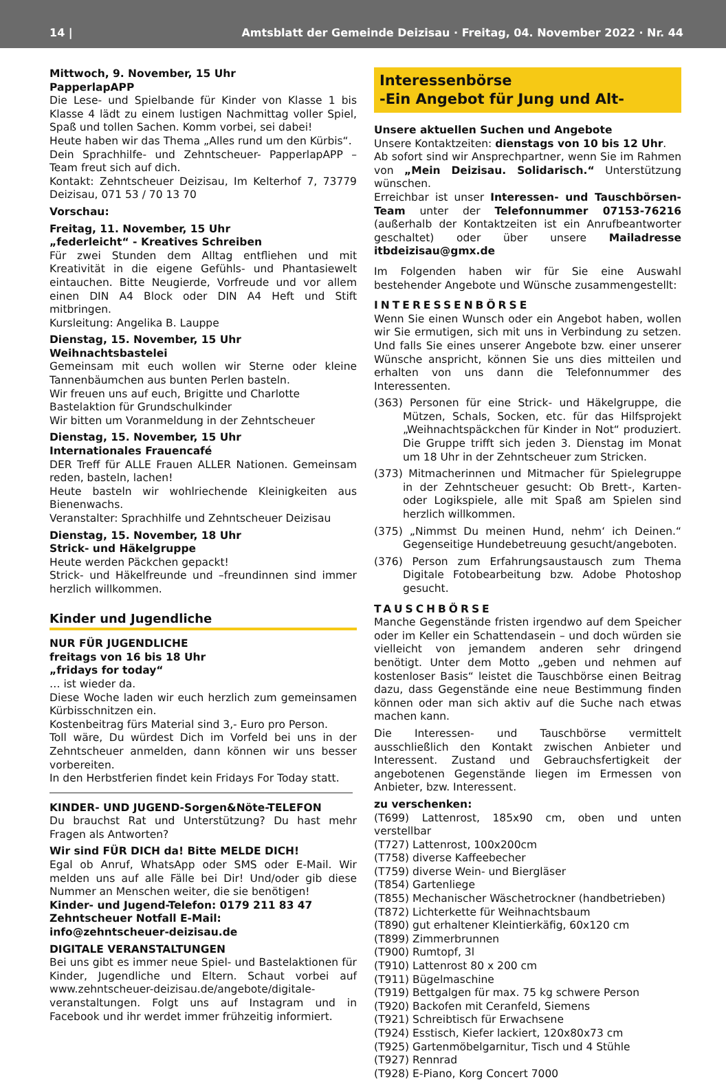14 | Amtsblatt der Gemeinde Deizisau · Freitag, 04. November 2022 · Nr. 44
Mittwoch, 9. November, 15 Uhr
PapperlapAPP
Die Lese- und Spielbande für Kinder von Klasse 1 bis Klasse 4 lädt zu einem lustigen Nachmittag voller Spiel, Spaß und tollen Sachen. Komm vorbei, sei dabei!
Heute haben wir das Thema „Alles rund um den Kürbis“.
Dein Sprachhilfe- und Zehntscheuer- PapperlapAPP – Team freut sich auf dich.
Kontakt: Zehntscheuer Deizisau, Im Kelterhof 7, 73779 Deizisau, 071 53 / 70 13 70
Vorschau:
Freitag, 11. November, 15 Uhr
„federleicht“ - Kreatives Schreiben
Für zwei Stunden dem Alltag entfliehen und mit Kreativität in die eigene Gefühls- und Phantasiewelt eintauchen. Bitte Neugierde, Vorfreude und vor allem einen DIN A4 Block oder DIN A4 Heft und Stift mitbringen.
Kursleitung: Angelika B. Lauppe
Dienstag, 15. November, 15 Uhr
Weihnachtsbastelei
Gemeinsam mit euch wollen wir Sterne oder kleine Tannenbäumchen aus bunten Perlen basteln.
Wir freuen uns auf euch, Brigitte und Charlotte
Bastelaktion für Grundschulkinder
Wir bitten um Voranmeldung in der Zehntscheuer
Dienstag, 15. November, 15 Uhr
Internationales Frauencafé
DER Treff für ALLE Frauen ALLER Nationen. Gemeinsam reden, basteln, lachen!
Heute basteln wir wohlriechende Kleinigkeiten aus Bienenwachs.
Veranstalter: Sprachhilfe und Zehntscheuer Deizisau
Dienstag, 15. November, 18 Uhr
Strick- und Häkelgruppe
Heute werden Päckchen gepackt!
Strick- und Häkelfreunde und –freundinnen sind immer herzlich willkommen.
Kinder und Jugendliche
NUR FÜR JUGENDLICHE
freitags von 16 bis 18 Uhr
„fridays for today“
… ist wieder da.
Diese Woche laden wir euch herzlich zum gemeinsamen Kürbisschnitzen ein.
Kostenbeitrag fürs Material sind 3,- Euro pro Person.
Toll wäre, Du würdest Dich im Vorfeld bei uns in der Zehntscheuer anmelden, dann können wir uns besser vorbereiten.
In den Herbstferien findet kein Fridays For Today statt.
KINDER- UND JUGEND-Sorgen&Nöte-TELEFON
Du brauchst Rat und Unterstützung? Du hast mehr Fragen als Antworten?
Wir sind FÜR DICH da! Bitte MELDE DICH!
Egal ob Anruf, WhatsApp oder SMS oder E-Mail. Wir melden uns auf alle Fälle bei Dir! Und/oder gib diese Nummer an Menschen weiter, die sie benötigen!
Kinder- und Jugend-Telefon: 0179 211 83 47
Zehntscheuer Notfall E-Mail:
info@zehntscheuer-deizisau.de
DIGITALE VERANSTALTUNGEN
Bei uns gibt es immer neue Spiel- und Bastelaktionen für Kinder, Jugendliche und Eltern. Schaut vorbei auf www.zehntscheuer-deizisau.de/angebote/digitale-veranstaltungen. Folgt uns auf Instagram und in Facebook und ihr werdet immer frühzeitig informiert.
Interessenbörse
-Ein Angebot für Jung und Alt-
Unsere aktuellen Suchen und Angebote
Unsere Kontaktzeiten: dienstags von 10 bis 12 Uhr.
Ab sofort sind wir Ansprechpartner, wenn Sie im Rahmen von „Mein Deizisau. Solidarisch.“ Unterstützung wünschen.
Erreichbar ist unser Interessen- und Tauschbörsen-Team unter der Telefonnummer 07153-76216 (außerhalb der Kontaktzeiten ist ein Anrufbeantworter geschaltet) oder über unsere Mailadresse itbdeizisau@gmx.de
Im Folgenden haben wir für Sie eine Auswahl bestehender Angebote und Wünsche zusammengestellt:
INTERESSENBÖRSE
Wenn Sie einen Wunsch oder ein Angebot haben, wollen wir Sie ermutigen, sich mit uns in Verbindung zu setzen. Und falls Sie eines unserer Angebote bzw. einer unserer Wünsche anspricht, können Sie uns dies mitteilen und erhalten von uns dann die Telefonnummer des Interessenten.
(363) Personen für eine Strick- und Häkelgruppe, die Mützen, Schals, Socken, etc. für das Hilfsprojekt „Weihnachtspäckchen für Kinder in Not“ produziert. Die Gruppe trifft sich jeden 3. Dienstag im Monat um 18 Uhr in der Zehntscheuer zum Stricken.
(373) Mitmacherinnen und Mitmacher für Spielegruppe in der Zehntscheuer gesucht: Ob Brett-, Karten- oder Logikspiele, alle mit Spaß am Spielen sind herzlich willkommen.
(375) „Nimmst Du meinen Hund, nehm‘ ich Deinen.“ Gegenseitige Hundebetreuung gesucht/angeboten.
(376) Person zum Erfahrungsaustausch zum Thema Digitale Fotobearbeitung bzw. Adobe Photoshop gesucht.
TAUSCHBÖRSE
Manche Gegenstände fristen irgendwo auf dem Speicher oder im Keller ein Schattendasein – und doch würden sie vielleicht von jemandem anderen sehr dringend benötigt. Unter dem Motto „geben und nehmen auf kostenloser Basis“ leistet die Tauschbörse einen Beitrag dazu, dass Gegenstände eine neue Bestimmung finden können oder man sich aktiv auf die Suche nach etwas machen kann.
Die Interessen- und Tauschbörse vermittelt ausschließlich den Kontakt zwischen Anbieter und Interessent. Zustand und Gebrauchsfertigkeit der angebotenen Gegenstände liegen im Ermessen von Anbieter, bzw. Interessent.
zu verschenken:
(T699) Lattenrost, 185x90 cm, oben und unten verstellbar
(T727) Lattenrost, 100x200cm
(T758) diverse Kaffeebecher
(T759) diverse Wein- und Biergläser
(T854) Gartenliege
(T855) Mechanischer Wäschetrockner (handbetrieben)
(T872) Lichterkette für Weihnachtsbaum
(T890) gut erhaltener Kleintierkäfig, 60x120 cm
(T899) Zimmerbrunnen
(T900) Rumtopf, 3l
(T910) Lattenrost 80 x 200 cm
(T911) Bügelmaschine
(T919) Bettgalgen für max. 75 kg schwere Person
(T920) Backofen mit Ceranfeld, Siemens
(T921) Schreibtisch für Erwachsene
(T924) Esstisch, Kiefer lackiert, 120x80x73 cm
(T925) Gartenmöbelgarnitur, Tisch und 4 Stühle
(T927) Rennrad
(T928) E-Piano, Korg Concert 7000